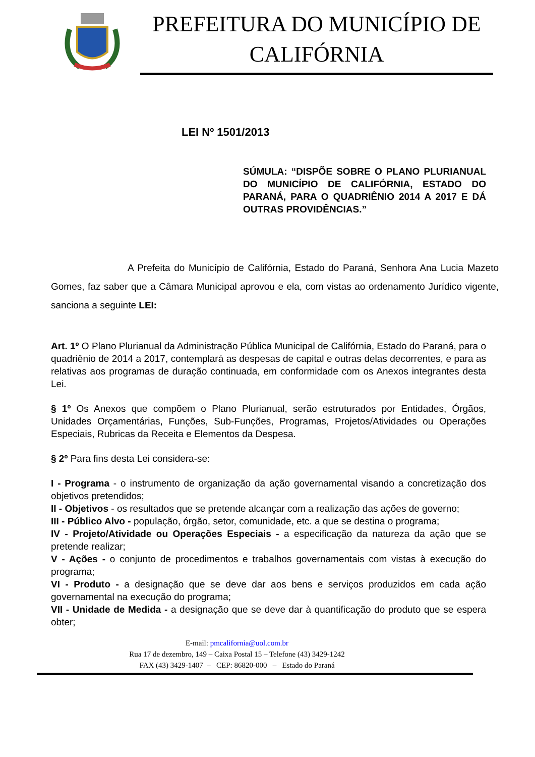PREFEITURA DO MUNICÍPIO DE CALIFÓRNIA
LEI Nº 1501/2013
SÚMULA: “DISPÕE SOBRE O PLANO PLURIANUAL DO MUNICÍPIO DE CALIFÓRNIA, ESTADO DO PARANÁ, PARA O QUADRIÊNIO 2014 A 2017 E DÁ OUTRAS PROVIDÊNCIAS.”
A Prefeita do Município de Califórnia, Estado do Paraná, Senhora Ana Lucia Mazeto Gomes, faz saber que a Câmara Municipal aprovou e ela, com vistas ao ordenamento Jurídico vigente, sanciona a seguinte LEI:
Art. 1º O Plano Plurianual da Administração Pública Municipal de Califórnia, Estado do Paraná, para o quadriênio de 2014 a 2017, contemplará as despesas de capital e outras delas decorrentes, e para as relativas aos programas de duração continuada, em conformidade com os Anexos integrantes desta Lei.
§ 1º Os Anexos que compõem o Plano Plurianual, serão estruturados por Entidades, Órgãos, Unidades Orçamentárias, Funções, Sub-Funções, Programas, Projetos/Atividades ou Operações Especiais, Rubricas da Receita e Elementos da Despesa.
§ 2º Para fins desta Lei considera-se:
I - Programa - o instrumento de organização da ação governamental visando a concretização dos objetivos pretendidos;
II - Objetivos - os resultados que se pretende alcançar com a realização das ações de governo;
III - Público Alvo - população, órgão, setor, comunidade, etc. a que se destina o programa;
IV - Projeto/Atividade ou Operações Especiais - a especificação da natureza da ação que se pretende realizar;
V - Ações - o conjunto de procedimentos e trabalhos governamentais com vistas à execução do programa;
VI - Produto - a designação que se deve dar aos bens e serviços produzidos em cada ação governamental na execução do programa;
VII - Unidade de Medida - a designação que se deve dar à quantificação do produto que se espera obter;
E-mail: pmcalifornia@uol.com.br
Rua 17 de dezembro, 149 – Caixa Postal 15 – Telefone (43) 3429-1242
FAX (43) 3429-1407 – CEP: 86820-000 – Estado do Paraná